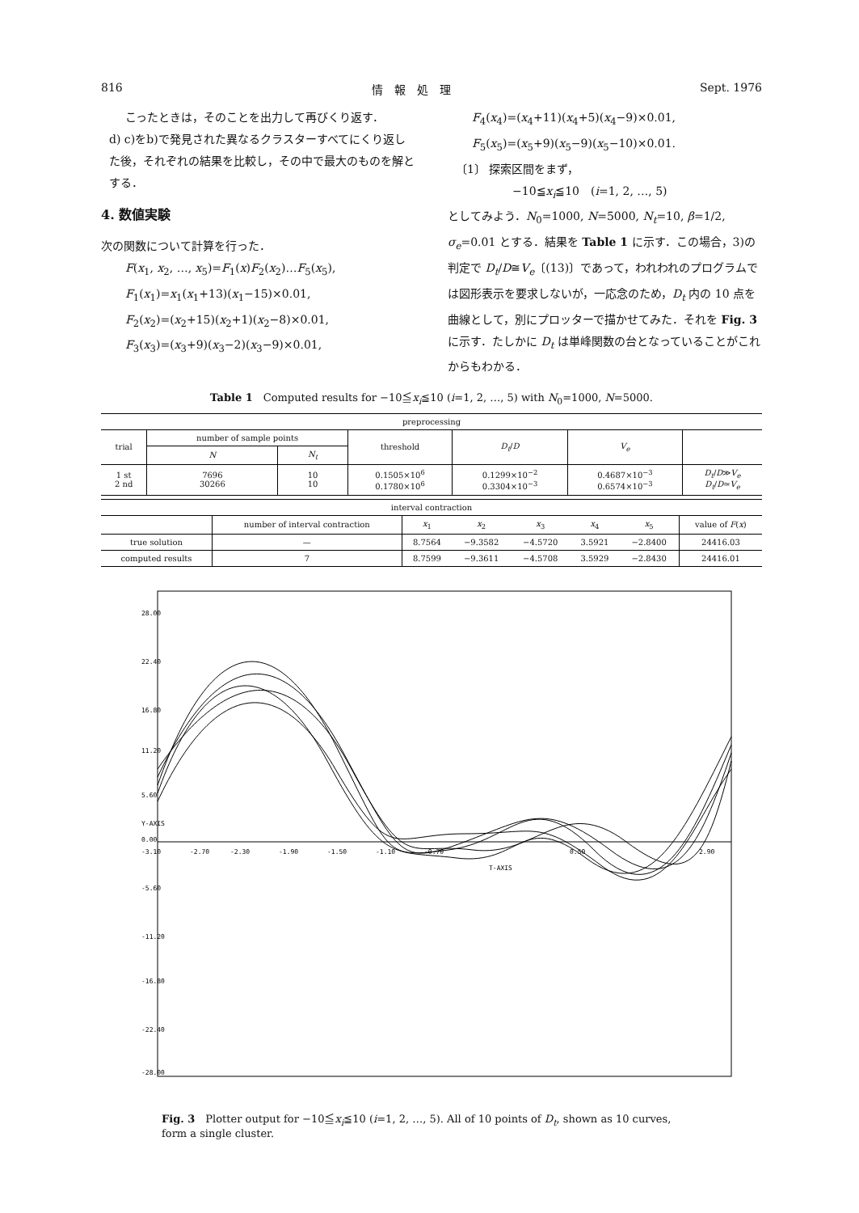816 情　報　処　理 Sept. 1976
こったときは，そのことを出力して再びくり返す．
d) c)をb)で発見された異なるクラスターすべてにくり返した後，それぞれの結果を比較し，その中で最大のものを解とする．
4. 数値実験
次の関数について計算を行った．
F(x<sub>1</sub>, x<sub>2</sub>, …, x<sub>5</sub>)=F<sub>1</sub>(x)F<sub>2</sub>(x<sub>2</sub>)…F<sub>5</sub>(x<sub>5</sub>),
F<sub>1</sub>(x<sub>1</sub>)=x<sub>1</sub>(x<sub>1</sub>+13)(x<sub>1</sub>−15)×0.01,
F<sub>2</sub>(x<sub>2</sub>)=(x<sub>2</sub>+15)(x<sub>2</sub>+1)(x<sub>2</sub>−8)×0.01,
F<sub>3</sub>(x<sub>3</sub>)=(x<sub>3</sub>+9)(x<sub>3</sub>−2)(x<sub>3</sub>−9)×0.01,
F<sub>4</sub>(x<sub>4</sub>)=(x<sub>4</sub>+11)(x<sub>4</sub>+5)(x<sub>4</sub>−9)×0.01,
F<sub>5</sub>(x<sub>5</sub>)=(x<sub>5</sub>+9)(x<sub>5</sub>−9)(x<sub>5</sub>−10)×0.01.
〔1〕 探索区間をまず，
−10≦x<sub>i</sub>≦10　(i=1, 2, …, 5)
としてみよう．N<sub>0</sub>=1000, N=5000, N<sub>t</sub>=10, β=1/2, σ<sub>e</sub>=0.01 とする．結果を Table 1 に示す．この場合，3)の判定で D<sub>t</sub>/D≅V<sub>e</sub>〔(13)〕であって，われわれのプログラムでは図形表示を要求しないが，一応念のため，D<sub>t</sub> 内の 10 点を曲線として，別にプロッターで描かせてみた．それを Fig. 3 に示す．たしかに D<sub>t</sub> は単峰関数の台となっていることがこれからもわかる．
Table 1　Computed results for −10≦x<sub>i</sub>≦10 (i=1, 2, …, 5) with N<sub>0</sub>=1000, N=5000.
| preprocessing | | | | | | |
| trial | number of sample points | | threshold | D<sub>t</sub> / D | V<sub>e</sub> | |
| | N | N<sub>t</sub> | | | | |
| 1 st 2 nd | 7696 30266 | 10 10 | 0.1505×10<sup>6</sup> 0.1780×10<sup>6</sup> | 0.1299×10<sup>−2</sup> 0.3304×10<sup>−3</sup> | 0.4687×10<sup>−3</sup> 0.6574×10<sup>−3</sup> | D<sub>t</sub> / D ≫ V<sub>e</sub> D<sub>t</sub> / D ≃ V<sub>e</sub> |
| interval contraction | | | | | | | |
| | number of interval contraction | x<sub>1</sub> | x<sub>2</sub> | x<sub>3</sub> | x<sub>4</sub> | x<sub>5</sub> | value of F ( x ) |
| true solution | — | 8.7564 | −9.3582 | −4.5720 | 3.5921 | −2.8400 | 24416.03 |
| computed results | 7 | 8.7599 | −9.3611 | −4.5708 | 3.5929 | −2.8430 | 24416.01 |
-3.10
-2.70
-2.30
-1.90
-1.50
-1.10
-0.70
0.50
2.90
28.00
22.40
16.80
11.20
5.60
0.00
-5.60
-11.20
-16.80
-22.40
-28.00
T-AXIS
Y-AXIS
Fig. 3　Plotter output for −10≦x<sub>i</sub>≦10 (i=1, 2, …, 5). All of 10 points of D<sub>t</sub>, shown as 10 curves, form a single cluster.